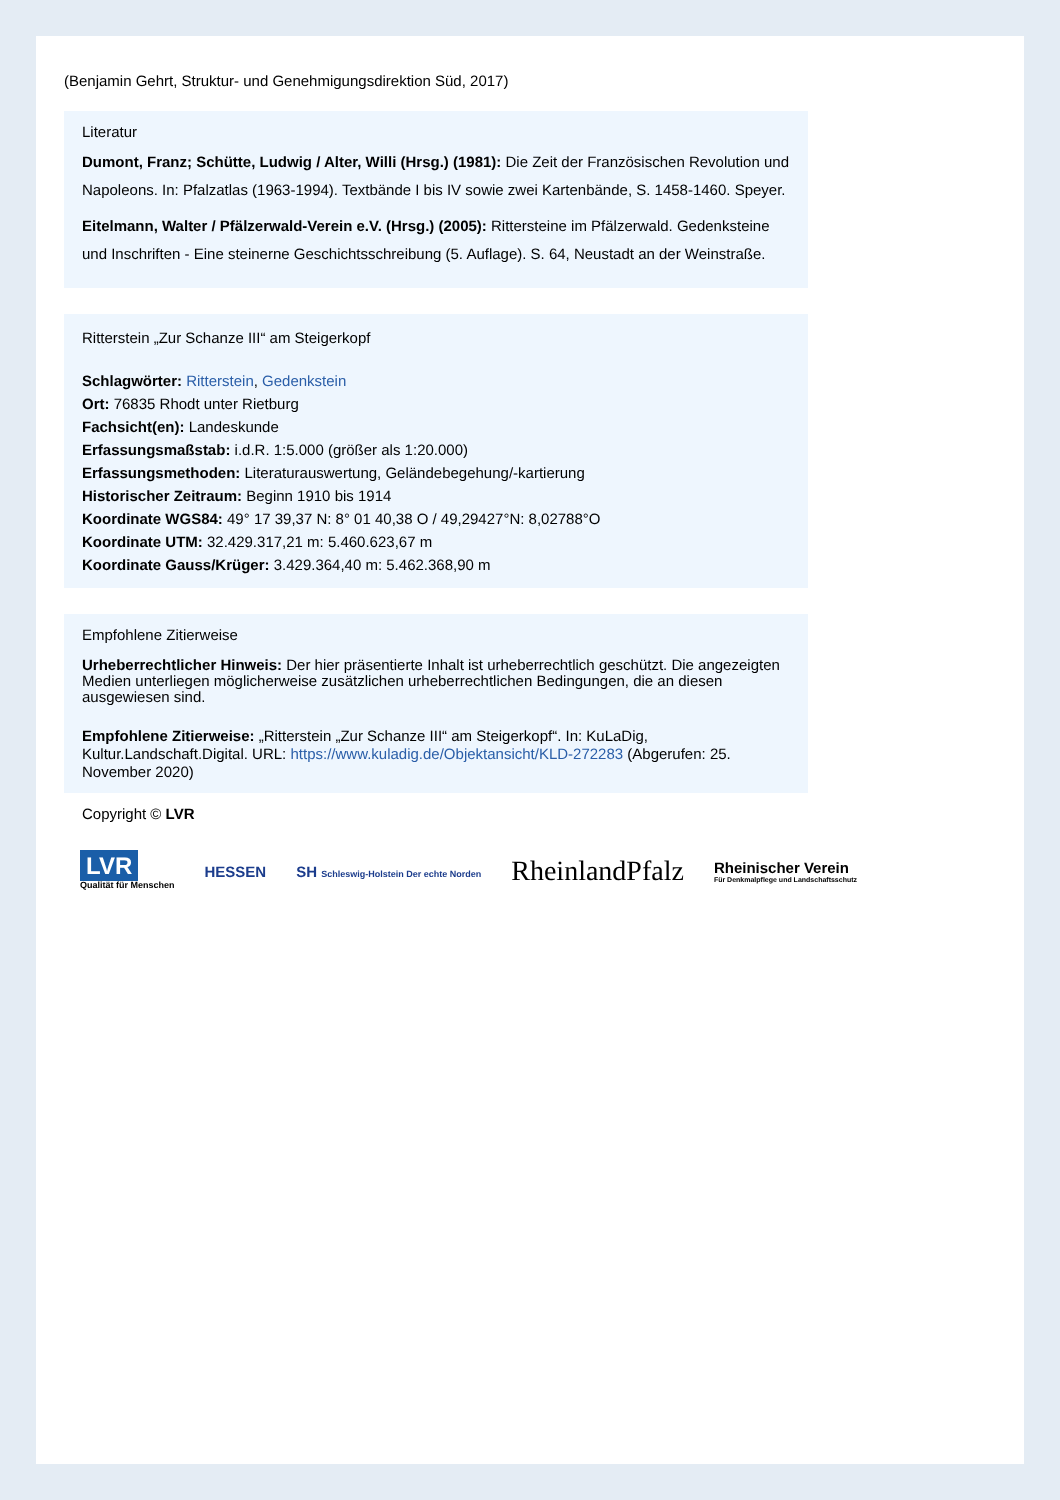(Benjamin Gehrt, Struktur- und Genehmigungsdirektion Süd, 2017)
Literatur
Dumont, Franz; Schütte, Ludwig / Alter, Willi (Hrsg.) (1981): Die Zeit der Französischen Revolution und Napoleons. In: Pfalzatlas (1963-1994). Textbände I bis IV sowie zwei Kartenbände, S. 1458-1460. Speyer.
Eitelmann, Walter / Pfälzerwald-Verein e.V. (Hrsg.) (2005): Rittersteine im Pfälzerwald. Gedenksteine und Inschriften - Eine steinerne Geschichtsschreibung (5. Auflage). S. 64, Neustadt an der Weinstraße.
Ritterstein „Zur Schanze III“ am Steigerkopf
Schlagwörter: Ritterstein, Gedenkstein
Ort: 76835 Rhodt unter Rietburg
Fachsicht(en): Landeskunde
Erfassungsmaßstab: i.d.R. 1:5.000 (größer als 1:20.000)
Erfassungsmethoden: Literaturauswertung, Geländebegehung/-kartierung
Historischer Zeitraum: Beginn 1910 bis 1914
Koordinate WGS84: 49° 17 39,37 N: 8° 01 40,38 O / 49,29427°N: 8,02788°O
Koordinate UTM: 32.429.317,21 m: 5.460.623,67 m
Koordinate Gauss/Krüger: 3.429.364,40 m: 5.462.368,90 m
Empfohlene Zitierweise
Urheberrechtlicher Hinweis: Der hier präsentierte Inhalt ist urheberrechtlich geschützt. Die angezeigten Medien unterliegen möglicherweise zusätzlichen urheberrechtlichen Bedingungen, die an diesen ausgewiesen sind.
Empfohlene Zitierweise: „Ritterstein „Zur Schanze III“ am Steigerkopf“. In: KuLaDig, Kultur.Landschaft.Digital. URL: https://www.kuladig.de/Objektansicht/KLD-272283 (Abgerufen: 25. November 2020)
Copyright © LVR
LVR
Qualität für Menschen
HESSEN
SH Schleswig-Holstein Der echte Norden
RheinlandPfalz
Rheinischer Verein
Für Denkmalpflege und Landschaftsschutz